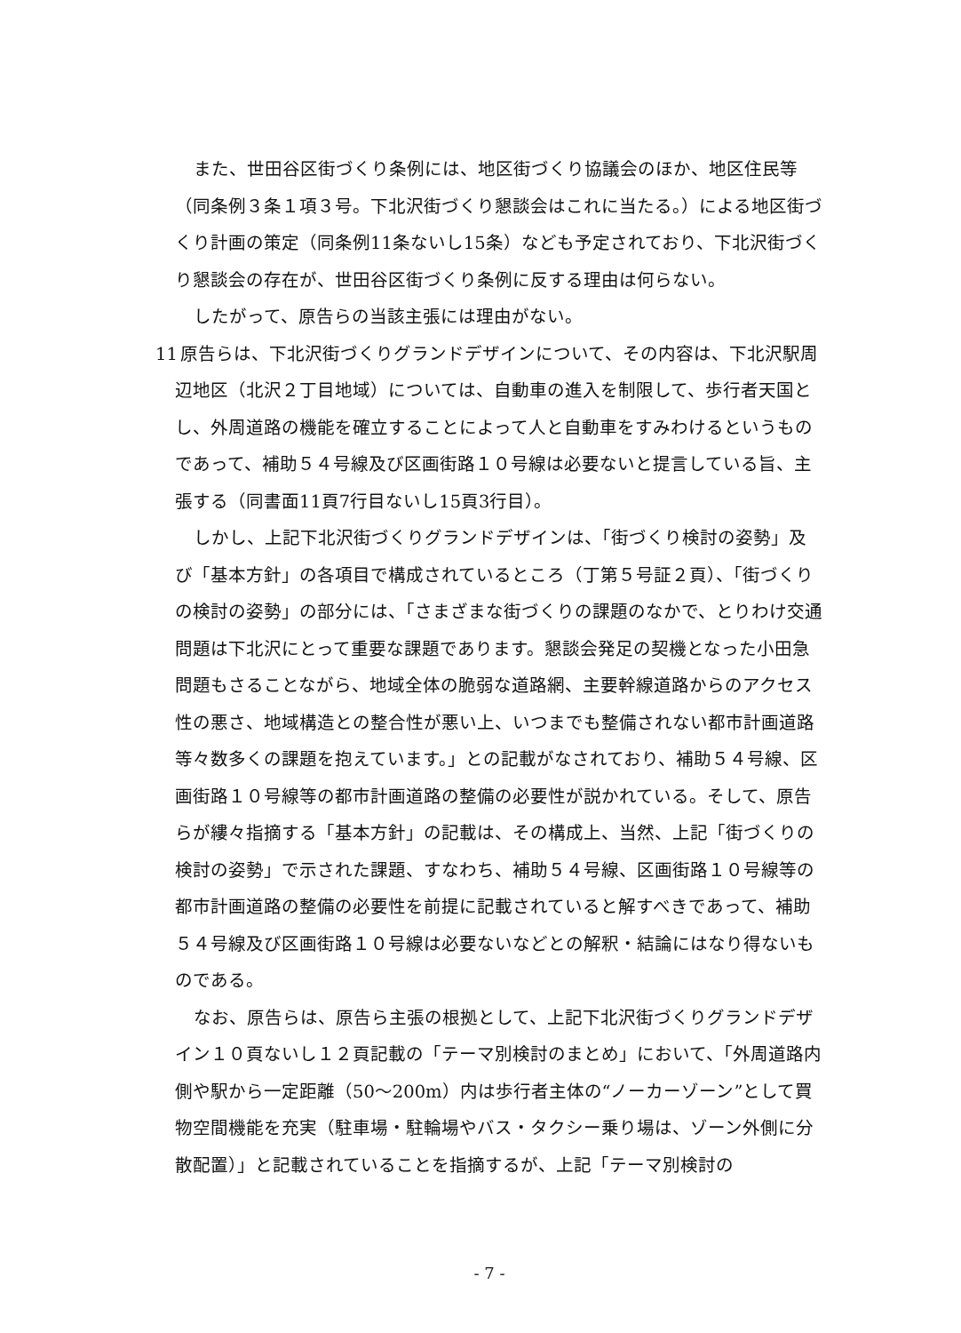また、世田谷区街づくり条例には、地区街づくり協議会のほか、地区住民等（同条例３条１項３号。下北沢街づくり懇談会はこれに当たる。）による地区街づくり計画の策定（同条例11条ないし15条）なども予定されており、下北沢街づくり懇談会の存在が、世田谷区街づくり条例に反する理由は何らない。
したがって、原告らの当該主張には理由がない。
11 原告らは、下北沢街づくりグランドデザインについて、その内容は、下北沢駅周辺地区（北沢２丁目地域）については、自動車の進入を制限して、歩行者天国とし、外周道路の機能を確立することによって人と自動車をすみわけるというものであって、補助５４号線及び区画街路１０号線は必要ないと提言している旨、主張する（同書面11頁7行目ないし15頁3行目）。
しかし、上記下北沢街づくりグランドデザインは、「街づくり検討の姿勢」及び「基本方針」の各項目で構成されているところ（丁第５号証２頁）、「街づくりの検討の姿勢」の部分には、「さまざまな街づくりの課題のなかで、とりわけ交通問題は下北沢にとって重要な課題であります。懇談会発足の契機となった小田急問題もさることながら、地域全体の脆弱な道路網、主要幹線道路からのアクセス性の悪さ、地域構造との整合性が悪い上、いつまでも整備されない都市計画道路等々数多くの課題を抱えています。」との記載がなされており、補助５４号線、区画街路１０号線等の都市計画道路の整備の必要性が説かれている。そして、原告らが縷々指摘する「基本方針」の記載は、その構成上、当然、上記「街づくりの検討の姿勢」で示された課題、すなわち、補助５４号線、区画街路１０号線等の都市計画道路の整備の必要性を前提に記載されていると解すべきであって、補助５４号線及び区画街路１０号線は必要ないなどとの解釈・結論にはなり得ないものである。
なお、原告らは、原告ら主張の根拠として、上記下北沢街づくりグランドデザイン１０頁ないし１２頁記載の「テーマ別検討のまとめ」において、「外周道路内側や駅から一定距離（50～200m）内は歩行者主体の“ノーカーゾーン”として買物空間機能を充実（駐車場・駐輪場やバス・タクシー乗り場は、ゾーン外側に分散配置）」と記載されていることを指摘するが、上記「テーマ別検討の
- 7 -